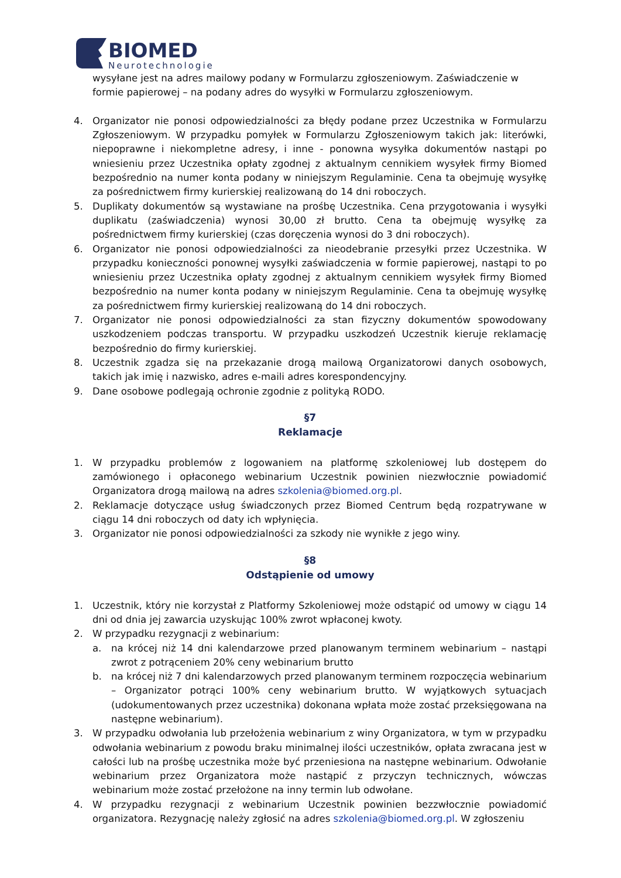BIOMED
Neurotechnologie
wysyłane jest na adres mailowy podany w Formularzu zgłoszeniowym. Zaświadczenie w formie papierowej – na podany adres do wysyłki w Formularzu zgłoszeniowym.
4. Organizator nie ponosi odpowiedzialności za błędy podane przez Uczestnika w Formularzu Zgłoszeniowym. W przypadku pomyłek w Formularzu Zgłoszeniowym takich jak: literówki, niepoprawne i niekompletne adresy, i inne - ponowna wysyłka dokumentów nastąpi po wniesieniu przez Uczestnika opłaty zgodnej z aktualnym cennikiem wysyłek firmy Biomed bezpośrednio na numer konta podany w niniejszym Regulaminie. Cena ta obejmuję wysyłkę za pośrednictwem firmy kurierskiej realizowaną do 14 dni roboczych.
5. Duplikaty dokumentów są wystawiane na prośbę Uczestnika. Cena przygotowania i wysyłki duplikatu (zaświadczenia) wynosi 30,00 zł brutto. Cena ta obejmuję wysyłkę za pośrednictwem firmy kurierskiej (czas doręczenia wynosi do 3 dni roboczych).
6. Organizator nie ponosi odpowiedzialności za nieodebranie przesyłki przez Uczestnika. W przypadku konieczności ponownej wysyłki zaświadczenia w formie papierowej, nastąpi to po wniesieniu przez Uczestnika opłaty zgodnej z aktualnym cennikiem wysyłek firmy Biomed bezpośrednio na numer konta podany w niniejszym Regulaminie. Cena ta obejmuję wysyłkę za pośrednictwem firmy kurierskiej realizowaną do 14 dni roboczych.
7. Organizator nie ponosi odpowiedzialności za stan fizyczny dokumentów spowodowany uszkodzeniem podczas transportu. W przypadku uszkodzeń Uczestnik kieruje reklamację bezpośrednio do firmy kurierskiej.
8. Uczestnik zgadza się na przekazanie drogą mailową Organizatorowi danych osobowych, takich jak imię i nazwisko, adres e-maili adres korespondencyjny.
9. Dane osobowe podlegają ochronie zgodnie z polityką RODO.
§7
Reklamacje
1. W przypadku problemów z logowaniem na platformę szkoleniowej lub dostępem do zamówionego i opłaconego webinarium Uczestnik powinien niezwłocznie powiadomić Organizatora drogą mailową na adres szkolenia@biomed.org.pl.
2. Reklamacje dotyczące usług świadczonych przez Biomed Centrum będą rozpatrywane w ciągu 14 dni roboczych od daty ich wpłynięcia.
3. Organizator nie ponosi odpowiedzialności za szkody nie wynikłe z jego winy.
§8
Odstąpienie od umowy
1. Uczestnik, który nie korzystał z Platformy Szkoleniowej może odstąpić od umowy w ciągu 14 dni od dnia jej zawarcia uzyskując 100% zwrot wpłaconej kwoty.
2. W przypadku rezygnacji z webinarium:
a. na krócej niż 14 dni kalendarzowe przed planowanym terminem webinarium – nastąpi zwrot z potrąceniem 20% ceny webinarium brutto
b. na krócej niż 7 dni kalendarzowych przed planowanym terminem rozpoczęcia webinarium – Organizator potrąci 100% ceny webinarium brutto. W wyjątkowych sytuacjach (udokumentowanych przez uczestnika) dokonana wpłata może zostać przeksięgowana na następne webinarium).
3. W przypadku odwołania lub przełożenia webinarium z winy Organizatora, w tym w przypadku odwołania webinarium z powodu braku minimalnej ilości uczestników, opłata zwracana jest w całości lub na prośbę uczestnika może być przeniesiona na następne webinarium. Odwołanie webinarium przez Organizatora może nastąpić z przyczyn technicznych, wówczas webinarium może zostać przełożone na inny termin lub odwołane.
4. W przypadku rezygnacji z webinarium Uczestnik powinien bezzwłocznie powiadomić organizatora. Rezygnację należy zgłosić na adres szkolenia@biomed.org.pl. W zgłoszeniu